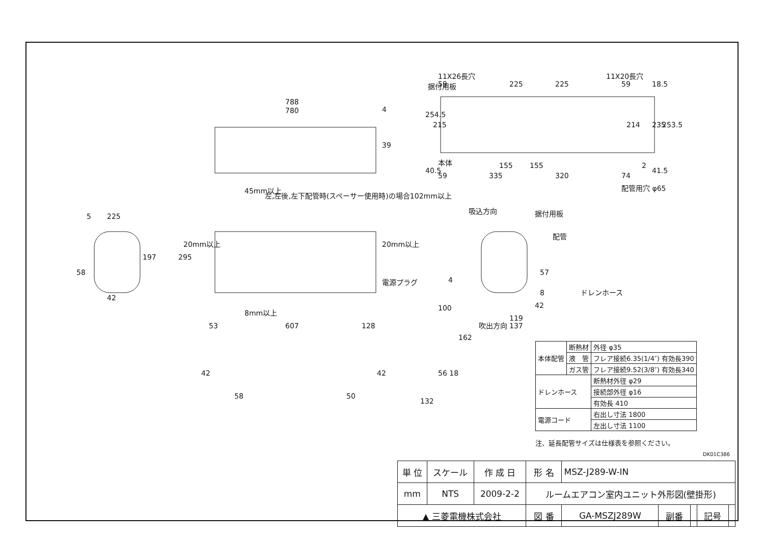788
780
4
39
225
5
197
58
42
295
20mm以上
20mm以上
45mm以上
左,左後,左下配管時(スペーサー使用時)の場合102mm以上
電源プラグ
8mm以上
53
607
128
11X26長穴
11X20長穴
据付用板
59
225
225
59
18.5
254.5
215
214
235
253.5
本体
40.5
155
155
2
41.5
59
335
320
74
配管用穴 φ65
吸込方向
据付用板
配管
57
ドレンホース
4
100
8
42
119
137
吹出方向
162
42
58 50
42 56 18
132
| 本体配管 | 断熱材 | 外径 φ35 |
| | 液 管 | フレア接続6.35(1/4″) 有効長390 |
| | ガス管 | フレア接続9.52(3/8″) 有効長340 |
| ドレンホース | | 断熱材外径 φ29 |
| | | 接続部外径 φ16 |
| | | 有効長 410 |
| 電源コード | | 右出し寸法 1800 |
| | | 左出し寸法 1100 |
注、延長配管サイズは仕様表を参照ください。
DK01C386
| 単 位 | スケール | 作 成 日 | 形 名 | MSZ-J289-W-IN | | | | |
| mm | NTS | 2009-2-2 | ルームエアコン室内ユニット外形図(壁掛形) | | | | | |
| ▲ 三菱電機株式会社 | | | 図 番 | GA-MSZJ289W | 副番 | | 記号 | |